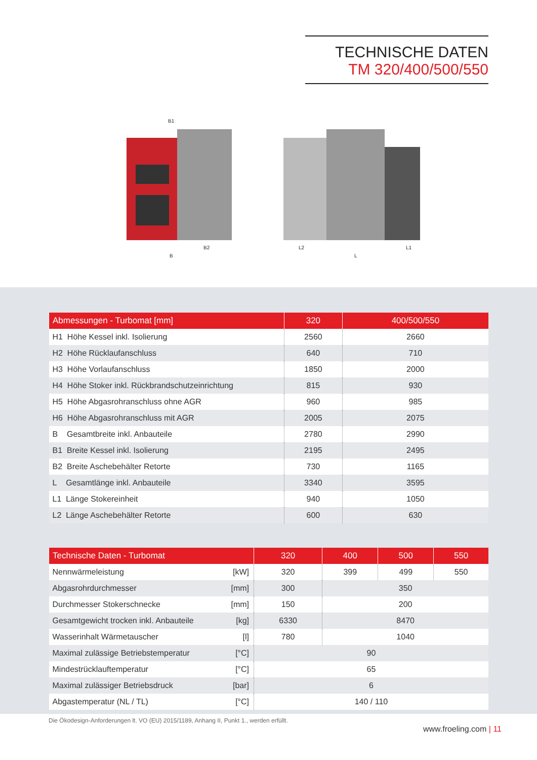TECHNISCHE DATEN
TM 320/400/500/550
B1
B
B2
L2
L
L1
| Abmessungen - Turbomat [mm] | 320 | 400/500/550 |
| --- | --- | --- |
| H1 Höhe Kessel inkl. Isolierung | 2560 | 2660 |
| H2 Höhe Rücklaufanschluss | 640 | 710 |
| H3 Höhe Vorlaufanschluss | 1850 | 2000 |
| H4 Höhe Stoker inkl. Rückbrandschutzeinrichtung | 815 | 930 |
| H5 Höhe Abgasrohranschluss ohne AGR | 960 | 985 |
| H6 Höhe Abgasrohranschluss mit AGR | 2005 | 2075 |
| B Gesamtbreite inkl. Anbauteile | 2780 | 2990 |
| B1 Breite Kessel inkl. Isolierung | 2195 | 2495 |
| B2 Breite Aschebehälter Retorte | 730 | 1165 |
| L Gesamtlänge inkl. Anbauteile | 3340 | 3595 |
| L1 Länge Stokereinheit | 940 | 1050 |
| L2 Länge Aschebehälter Retorte | 600 | 630 |
| Technische Daten - Turbomat | 320 | 400 | 500 | 550 |
| --- | --- | --- | --- | --- |
| Nennwärmeleistung [kW] | 320 | 399 | 499 | 550 |
| Abgasrohrdurchmesser [mm] | 300 | 350 | | |
| Durchmesser Stokerschnecke [mm] | 150 | 200 | | |
| Gesamtgewicht trocken inkl. Anbauteile [kg] | 6330 | 8470 | | |
| Wasserinhalt Wärmetauscher [l] | 780 | 1040 | | |
| Maximal zulässige Betriebstemperatur [°C] | 90 | | | |
| Mindestrücklauftemperatur [°C] | 65 | | | |
| Maximal zulässiger Betriebsdruck [bar] | 6 | | | |
| Abgastemperatur (NL / TL) [°C] | 140 / 110 | | | |
Die Ökodesign-Anforderungen lt. VO (EU) 2015/1189, Anhang II, Punkt 1., werden erfüllt.
www.froeling.com | 11